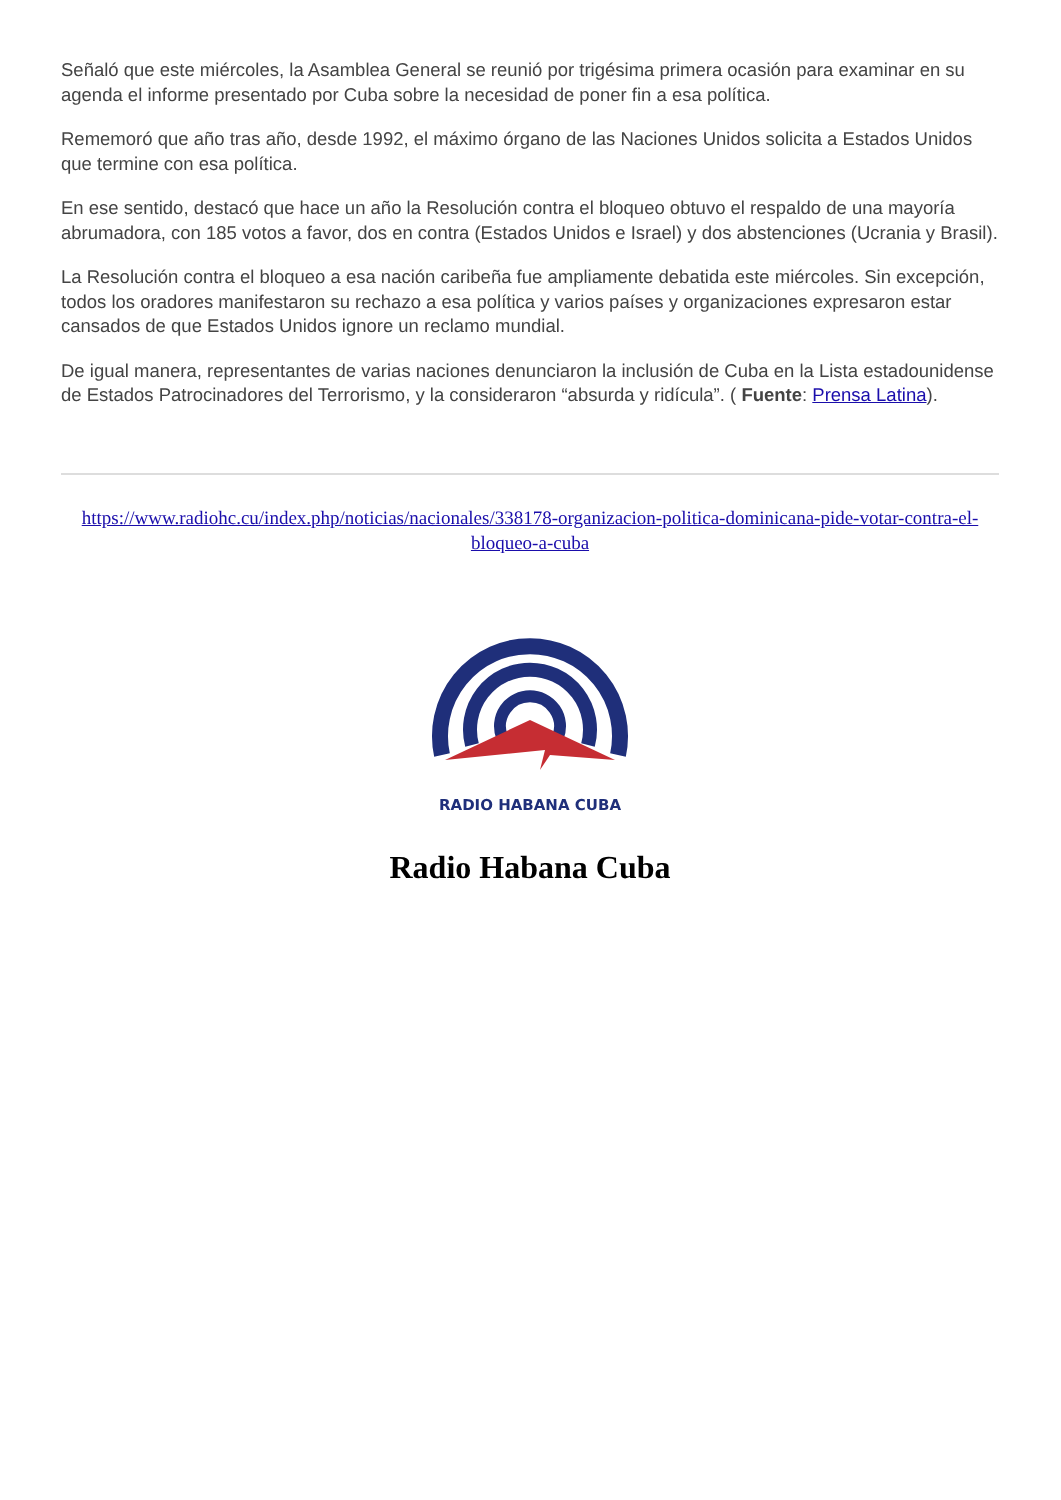Señaló que este miércoles, la Asamblea General se reunió por trigésima primera ocasión para examinar en su agenda el informe presentado por Cuba sobre la necesidad de poner fin a esa política.
Rememoró que año tras año, desde 1992, el máximo órgano de las Naciones Unidos solicita a Estados Unidos que termine con esa política.
En ese sentido, destacó que hace un año la Resolución contra el bloqueo obtuvo el respaldo de una mayoría abrumadora, con 185 votos a favor, dos en contra (Estados Unidos e Israel) y dos abstenciones (Ucrania y Brasil).
La Resolución contra el bloqueo a esa nación caribeña fue ampliamente debatida este miércoles. Sin excepción, todos los oradores manifestaron su rechazo a esa política y varios países y organizaciones expresaron estar cansados de que Estados Unidos ignore un reclamo mundial.
De igual manera, representantes de varias naciones denunciaron la inclusión de Cuba en la Lista estadounidense de Estados Patrocinadores del Terrorismo, y la consideraron “absurda y ridícula”. ( Fuente: Prensa Latina).
https://www.radiohc.cu/index.php/noticias/nacionales/338178-organizacion-politica-dominicana-pide-votar-contra-el-bloqueo-a-cuba
RADIO HABANA CUBA
Radio Habana Cuba